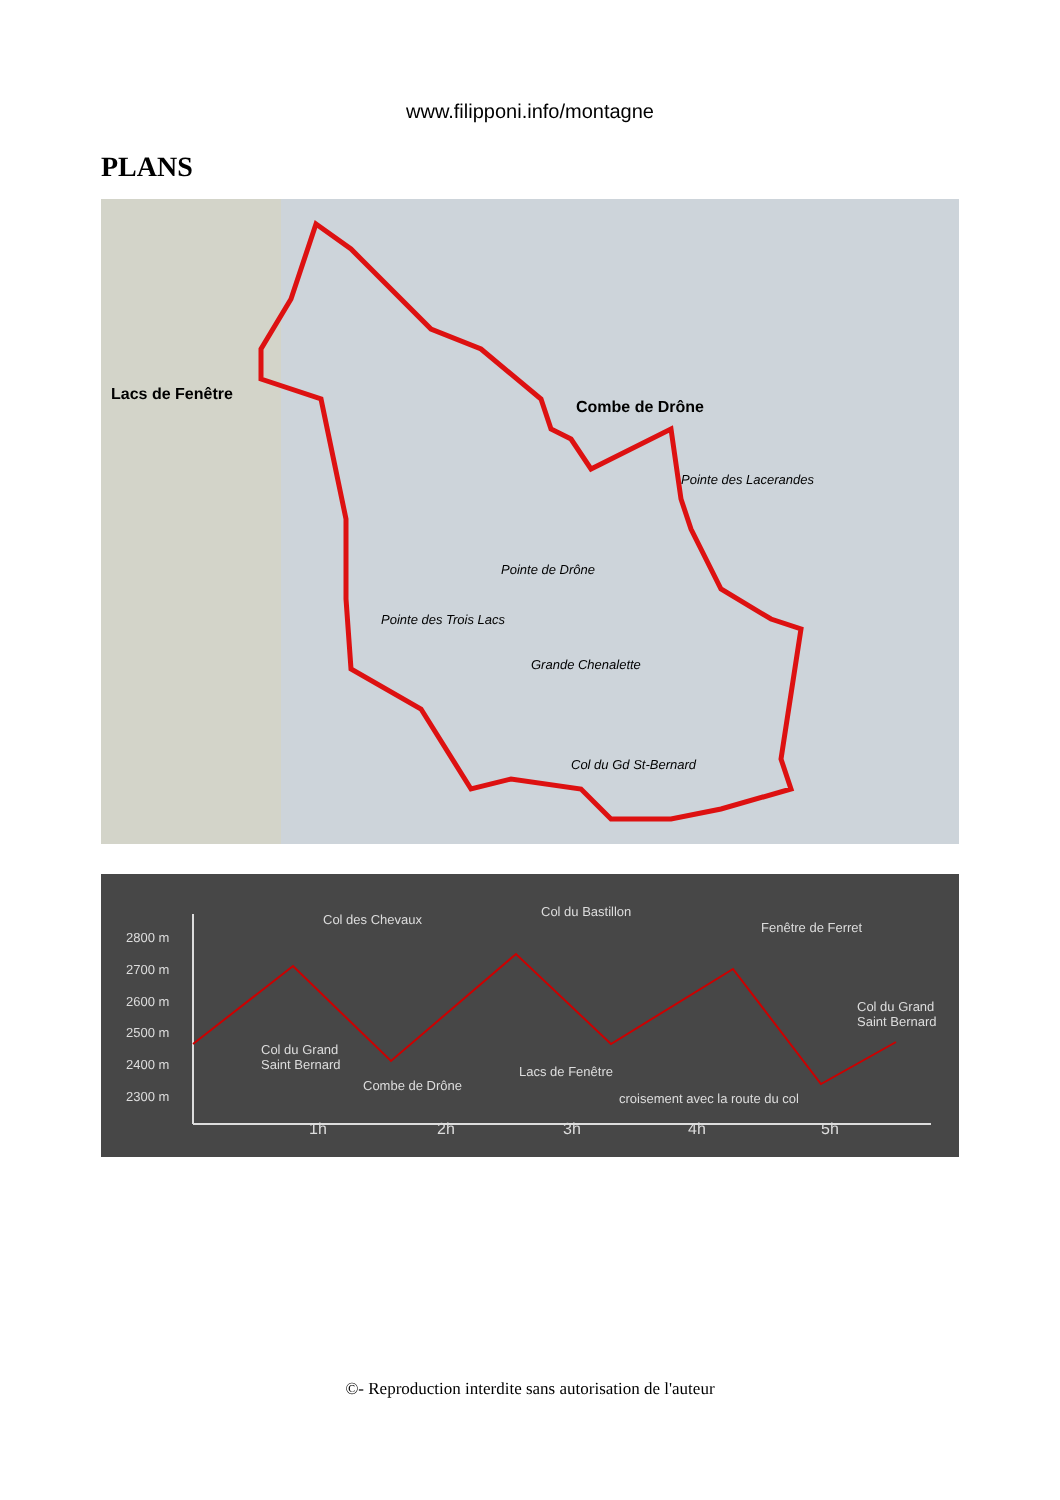www.filipponi.info/montagne
PLANS
Lacs de Fenêtre
Combe de Drône
Pointe de Drône
Grande Chenalette
Col du Gd St-Bernard
Pointe des Trois Lacs
Pointe des Lacerandes
2800 m
2700 m
2600 m
2500 m
2400 m
2300 m
Col des Chevaux
Col du Bastillon
Fenêtre de Ferret
Col du Grand
Saint Bernard
Combe de Drône
Lacs de Fenêtre
croisement avec la route du col
Col du Grand
Saint Bernard
1h
2h
3h
4h
5h
©- Reproduction interdite sans autorisation de l'auteur